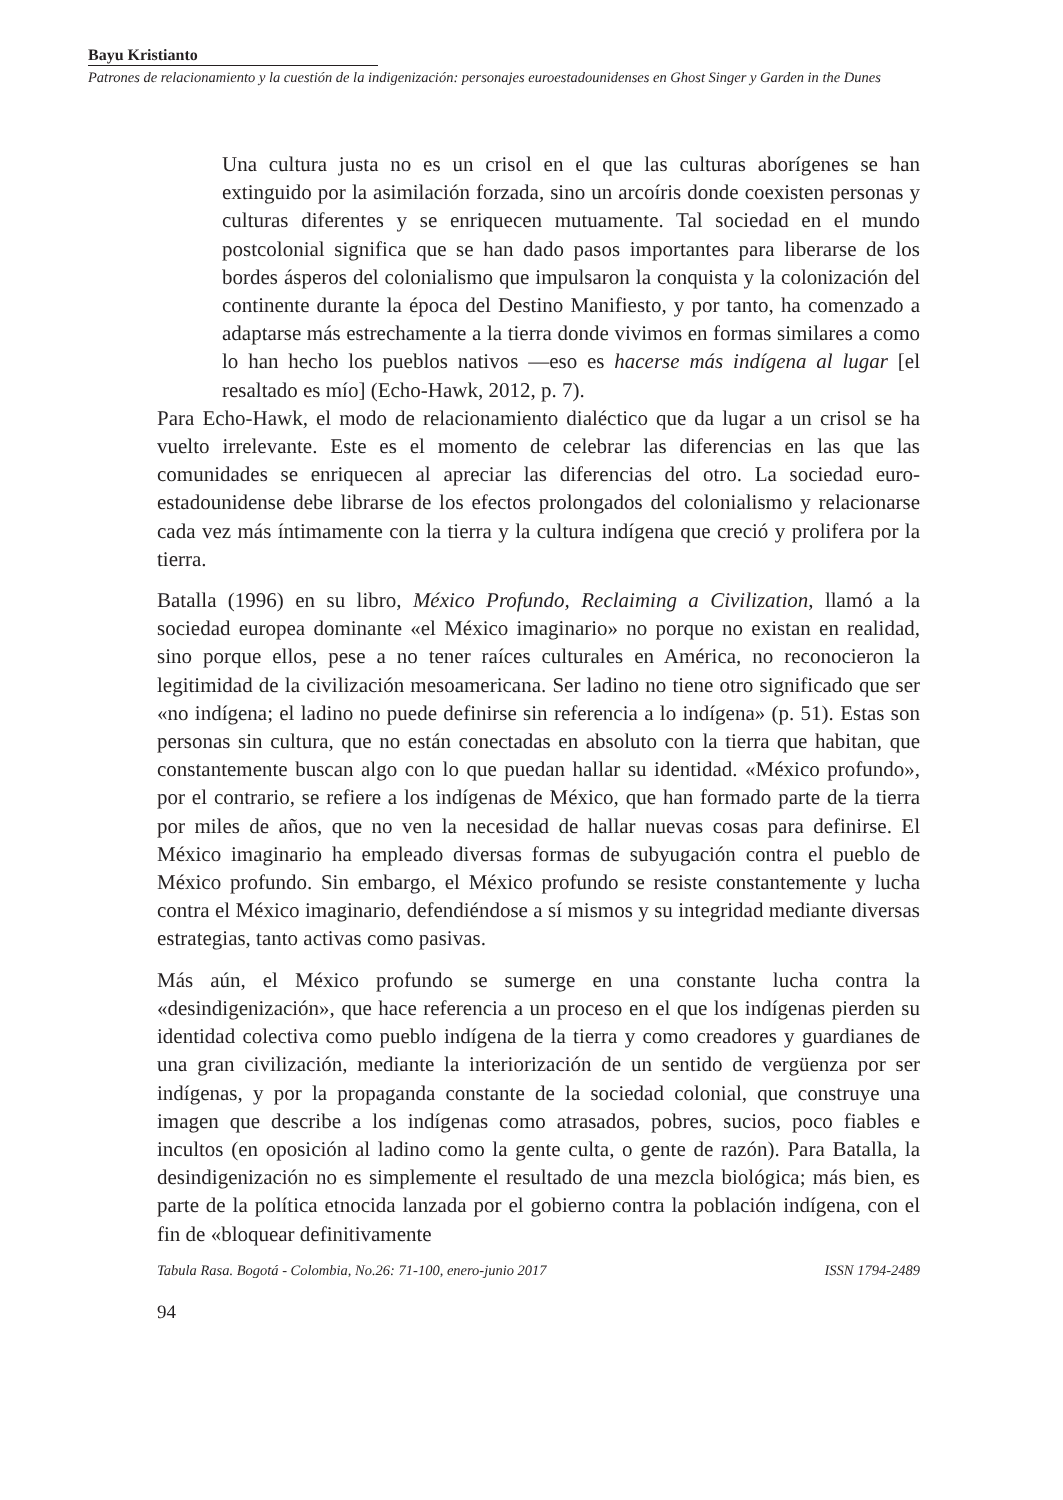Bayu Kristianto
Patrones de relacionamiento y la cuestión de la indigenización: personajes euroestadounidenses en Ghost Singer y Garden in the Dunes
Una cultura justa no es un crisol en el que las culturas aborígenes se han extinguido por la asimilación forzada, sino un arcoíris donde coexisten personas y culturas diferentes y se enriquecen mutuamente. Tal sociedad en el mundo postcolonial significa que se han dado pasos importantes para liberarse de los bordes ásperos del colonialismo que impulsaron la conquista y la colonización del continente durante la época del Destino Manifiesto, y por tanto, ha comenzado a adaptarse más estrechamente a la tierra donde vivimos en formas similares a como lo han hecho los pueblos nativos —eso es hacerse más indígena al lugar [el resaltado es mío] (Echo-Hawk, 2012, p. 7).
Para Echo-Hawk, el modo de relacionamiento dialéctico que da lugar a un crisol se ha vuelto irrelevante. Este es el momento de celebrar las diferencias en las que las comunidades se enriquecen al apreciar las diferencias del otro. La sociedad euro-estadounidense debe librarse de los efectos prolongados del colonialismo y relacionarse cada vez más íntimamente con la tierra y la cultura indígena que creció y prolifera por la tierra.
Batalla (1996) en su libro, México Profundo, Reclaiming a Civilization, llamó a la sociedad europea dominante «el México imaginario» no porque no existan en realidad, sino porque ellos, pese a no tener raíces culturales en América, no reconocieron la legitimidad de la civilización mesoamericana. Ser ladino no tiene otro significado que ser «no indígena; el ladino no puede definirse sin referencia a lo indígena» (p. 51). Estas son personas sin cultura, que no están conectadas en absoluto con la tierra que habitan, que constantemente buscan algo con lo que puedan hallar su identidad. «México profundo», por el contrario, se refiere a los indígenas de México, que han formado parte de la tierra por miles de años, que no ven la necesidad de hallar nuevas cosas para definirse. El México imaginario ha empleado diversas formas de subyugación contra el pueblo de México profundo. Sin embargo, el México profundo se resiste constantemente y lucha contra el México imaginario, defendiéndose a sí mismos y su integridad mediante diversas estrategias, tanto activas como pasivas.
Más aún, el México profundo se sumerge en una constante lucha contra la «desindigenización», que hace referencia a un proceso en el que los indígenas pierden su identidad colectiva como pueblo indígena de la tierra y como creadores y guardianes de una gran civilización, mediante la interiorización de un sentido de vergüenza por ser indígenas, y por la propaganda constante de la sociedad colonial, que construye una imagen que describe a los indígenas como atrasados, pobres, sucios, poco fiables e incultos (en oposición al ladino como la gente culta, o gente de razón). Para Batalla, la desindigenización no es simplemente el resultado de una mezcla biológica; más bien, es parte de la política etnocida lanzada por el gobierno contra la población indígena, con el fin de «bloquear definitivamente
Tabula Rasa. Bogotá - Colombia, No.26: 71-100, enero-junio 2017 ISSN 1794-2489
94